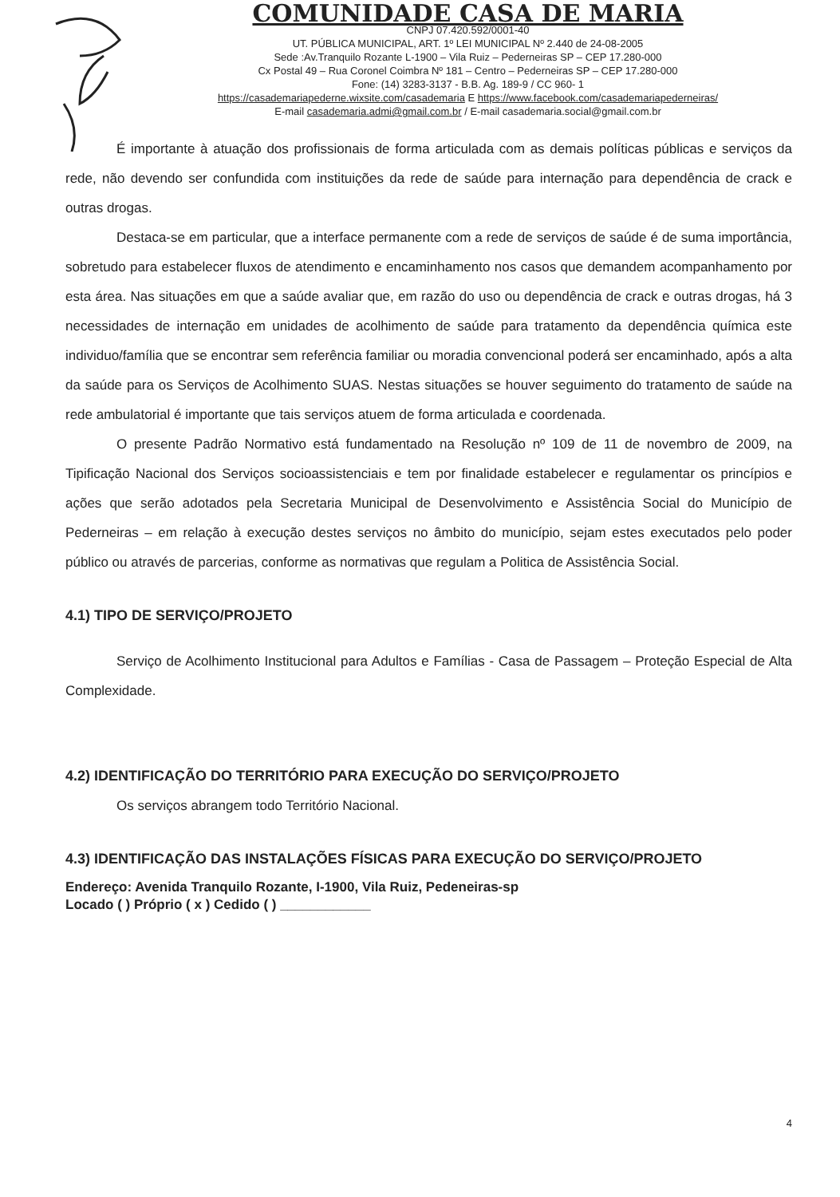COMUNIDADE CASA DE MARIA
CNPJ 07.420.592/0001-40
UT. PÚBLICA MUNICIPAL, ART. 1º LEI MUNICIPAL Nº 2.440 de 24-08-2005
Sede :Av.Tranquilo Rozante L-1900 – Vila Ruiz – Pederneiras SP – CEP 17.280-000
Cx Postal 49 – Rua Coronel Coimbra Nº 181 – Centro – Pederneiras SP – CEP 17.280-000
Fone: (14) 3283-3137 - B.B. Ag. 189-9 / CC 960- 1
https://casademariapederne.wixsite.com/casademaria E https://www.facebook.com/casademariapederneiras/
E-mail casademaria.admi@gmail.com.br / E-mail casademaria.social@gmail.com.br
É importante à atuação dos profissionais de forma articulada com as demais políticas públicas e serviços da rede, não devendo ser confundida com instituições da rede de saúde para internação para dependência de crack e outras drogas.
Destaca-se em particular, que a interface permanente com a rede de serviços de saúde é de suma importância, sobretudo para estabelecer fluxos de atendimento e encaminhamento nos casos que demandem acompanhamento por esta área. Nas situações em que a saúde avaliar que, em razão do uso ou dependência de crack e outras drogas, há 3 necessidades de internação em unidades de acolhimento de saúde para tratamento da dependência química este individuo/família que se encontrar sem referência familiar ou moradia convencional poderá ser encaminhado, após a alta da saúde para os Serviços de Acolhimento SUAS. Nestas situações se houver seguimento do tratamento de saúde na rede ambulatorial é importante que tais serviços atuem de forma articulada e coordenada.
O presente Padrão Normativo está fundamentado na Resolução nº 109 de 11 de novembro de 2009, na Tipificação Nacional dos Serviços socioassistenciais e tem por finalidade estabelecer e regulamentar os princípios e ações que serão adotados pela Secretaria Municipal de Desenvolvimento e Assistência Social do Município de Pederneiras – em relação à execução destes serviços no âmbito do município, sejam estes executados pelo poder público ou através de parcerias, conforme as normativas que regulam a Politica de Assistência Social.
4.1) TIPO DE SERVIÇO/PROJETO
Serviço de Acolhimento Institucional para Adultos e Famílias - Casa de Passagem – Proteção Especial de Alta Complexidade.
4.2) IDENTIFICAÇÃO DO TERRITÓRIO PARA EXECUÇÃO DO SERVIÇO/PROJETO
Os serviços abrangem todo Território Nacional.
4.3) IDENTIFICAÇÃO DAS INSTALAÇÕES FÍSICAS PARA EXECUÇÃO DO SERVIÇO/PROJETO
Endereço: Avenida Tranquilo Rozante, I-1900, Vila Ruiz, Pedeneiras-sp
Locado ( ) Próprio ( x ) Cedido ( ) ____________
4